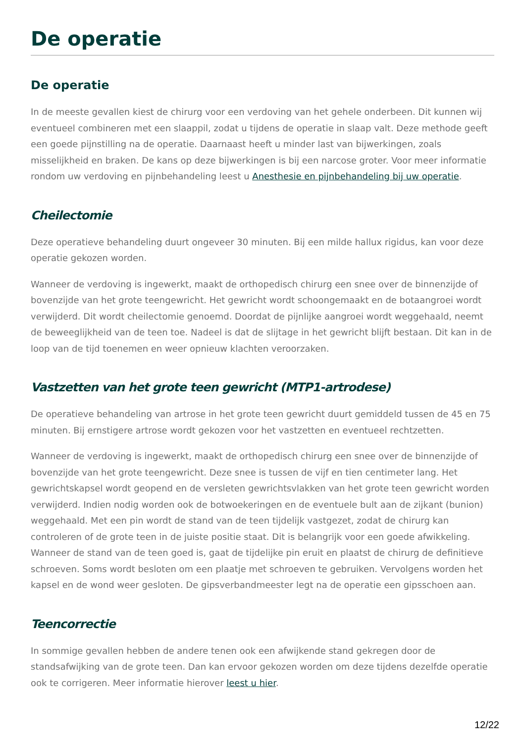De operatie
De operatie
In de meeste gevallen kiest de chirurg voor een verdoving van het gehele onderbeen. Dit kunnen wij eventueel combineren met een slaappil, zodat u tijdens de operatie in slaap valt. Deze methode geeft een goede pijnstilling na de operatie. Daarnaast heeft u minder last van bijwerkingen, zoals misselijkheid en braken. De kans op deze bijwerkingen is bij een narcose groter. Voor meer informatie rondom uw verdoving en pijnbehandeling leest u Anesthesie en pijnbehandeling bij uw operatie.
Cheilectomie
Deze operatieve behandeling duurt ongeveer 30 minuten. Bij een milde hallux rigidus, kan voor deze operatie gekozen worden.
Wanneer de verdoving is ingewerkt, maakt de orthopedisch chirurg een snee over de binnenzijde of bovenzijde van het grote teengewricht. Het gewricht wordt schoongemaakt en de botaangroei wordt verwijderd. Dit wordt cheilectomie genoemd. Doordat de pijnlijke aangroei wordt weggehaald, neemt de beweeglijkheid van de teen toe. Nadeel is dat de slijtage in het gewricht blijft bestaan. Dit kan in de loop van de tijd toenemen en weer opnieuw klachten veroorzaken.
Vastzetten van het grote teen gewricht (MTP1-artrodese)
De operatieve behandeling van artrose in het grote teen gewricht duurt gemiddeld tussen de 45 en 75 minuten. Bij ernstigere artrose wordt gekozen voor het vastzetten en eventueel rechtzetten.
Wanneer de verdoving is ingewerkt, maakt de orthopedisch chirurg een snee over de binnenzijde of bovenzijde van het grote teengewricht. Deze snee is tussen de vijf en tien centimeter lang. Het gewrichtskapsel wordt geopend en de versleten gewrichtsvlakken van het grote teen gewricht worden verwijderd. Indien nodig worden ook de botwoekeringen en de eventuele bult aan de zijkant (bunion) weggehaald. Met een pin wordt de stand van de teen tijdelijk vastgezet, zodat de chirurg kan controleren of de grote teen in de juiste positie staat. Dit is belangrijk voor een goede afwikkeling. Wanneer de stand van de teen goed is, gaat de tijdelijke pin eruit en plaatst de chirurg de definitieve schroeven. Soms wordt besloten om een plaatje met schroeven te gebruiken. Vervolgens worden het kapsel en de wond weer gesloten. De gipsverbandmeester legt na de operatie een gipsschoen aan.
Teencorrectie
In sommige gevallen hebben de andere tenen ook een afwijkende stand gekregen door de standsafwijking van de grote teen. Dan kan ervoor gekozen worden om deze tijdens dezelfde operatie ook te corrigeren. Meer informatie hierover leest u hier.
12/22